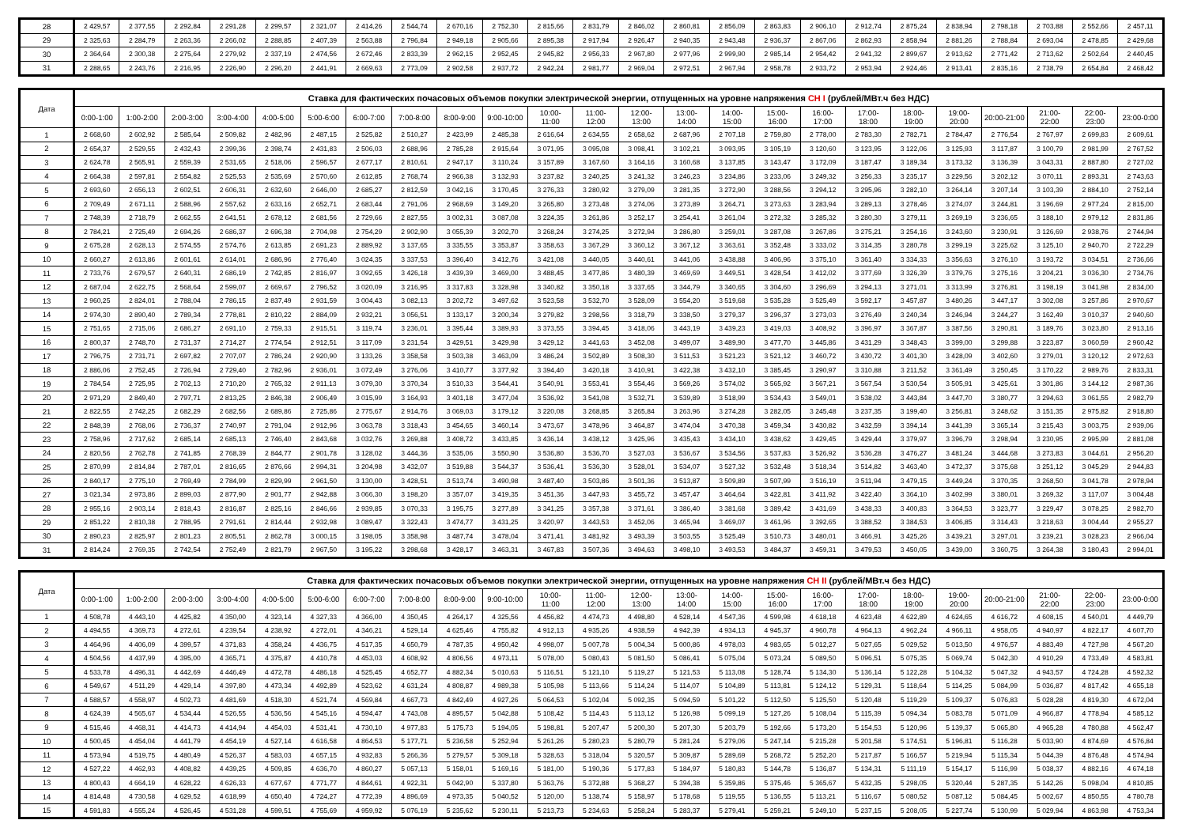| 28 | 2 429,57 | 2 377,55 | 2 292,84 | 2 291,28 | 2 299,57 | 2 321,07 | 2 414,26 | 2 544,74 | 2 670,16 | 2 752,30 | 2 815,66 | 2 831,79 | 2 846,02 | 2 860,81 | 2 856,09 | 2 863,83 | 2 906,10 | 2 912,74 | 2 875,24 | 2 838,94 | 2 798,18 | 2 703,88 | 2 552,66 | 2 457,11 |
| 29 | 2 325,63 | 2 284,79 | 2 263,36 | 2 266,02 | 2 288,85 | 2 407,39 | 2 563,88 | 2 796,84 | 2 949,18 | 2 905,66 | 2 895,38 | 2 917,94 | 2 926,47 | 2 940,35 | 2 943,48 | 2 936,37 | 2 867,06 | 2 862,93 | 2 858,94 | 2 881,26 | 2 788,84 | 2 693,04 | 2 478,85 | 2 429,68 |
| 30 | 2 364,64 | 2 300,38 | 2 275,64 | 2 279,92 | 2 337,19 | 2 474,56 | 2 672,46 | 2 833,39 | 2 962,15 | 2 952,45 | 2 945,82 | 2 956,33 | 2 967,80 | 2 977,96 | 2 999,90 | 2 985,14 | 2 954,42 | 2 941,32 | 2 899,67 | 2 913,62 | 2 771,42 | 2 713,62 | 2 502,64 | 2 440,45 |
| 31 | 2 288,65 | 2 243,76 | 2 216,95 | 2 226,90 | 2 296,20 | 2 441,91 | 2 669,63 | 2 773,09 | 2 902,58 | 2 937,72 | 2 942,24 | 2 981,77 | 2 969,04 | 2 972,51 | 2 967,94 | 2 958,78 | 2 933,72 | 2 953,94 | 2 924,46 | 2 913,41 | 2 835,16 | 2 738,79 | 2 654,84 | 2 468,42 |
| Дата | Ставка для фактических почасовых объемов покупки электрической энергии, отпущенных на уровне напряжения СН I (рублей/МВт.ч без НДС) | | | | | | | | | | | | | | | | | | | | | | | |
| --- | --- | --- | --- | --- | --- | --- | --- | --- | --- | --- | --- | --- | --- | --- | --- | --- | --- | --- | --- | --- | --- | --- | --- | --- |
| | 0:00-1:00 | 1:00-2:00 | 2:00-3:00 | 3:00-4:00 | 4:00-5:00 | 5:00-6:00 | 6:00-7:00 | 7:00-8:00 | 8:00-9:00 | 9:00-10:00 | 10:00- 11:00 | 11:00- 12:00 | 12:00- 13:00 | 13:00- 14:00 | 14:00- 15:00 | 15:00- 16:00 | 16:00- 17:00 | 17:00- 18:00 | 18:00- 19:00 | 19:00- 20:00 | 20:00-21:00 | 21:00- 22:00 | 22:00- 23:00 | 23:00-0:00 |
| 1 | 2 668,60 | 2 602,92 | 2 585,64 | 2 509,82 | 2 482,96 | 2 487,15 | 2 525,82 | 2 510,27 | 2 423,99 | 2 485,38 | 2 616,64 | 2 634,55 | 2 658,62 | 2 687,96 | 2 707,18 | 2 759,80 | 2 778,00 | 2 783,30 | 2 782,71 | 2 784,47 | 2 776,54 | 2 767,97 | 2 699,83 | 2 609,61 |
| 2 | 2 654,37 | 2 529,55 | 2 432,43 | 2 399,36 | 2 398,74 | 2 431,83 | 2 506,03 | 2 688,96 | 2 785,28 | 2 915,64 | 3 071,95 | 3 095,08 | 3 098,41 | 3 102,21 | 3 093,95 | 3 105,19 | 3 120,60 | 3 123,95 | 3 122,06 | 3 125,93 | 3 117,87 | 3 100,79 | 2 981,99 | 2 767,52 |
| 3 | 2 624,78 | 2 565,91 | 2 559,39 | 2 531,65 | 2 518,06 | 2 596,57 | 2 677,17 | 2 810,61 | 2 947,17 | 3 110,24 | 3 157,89 | 3 167,60 | 3 164,16 | 3 160,68 | 3 137,85 | 3 143,47 | 3 172,09 | 3 187,47 | 3 189,34 | 3 173,32 | 3 136,39 | 3 043,31 | 2 887,80 | 2 727,02 |
| 4 | 2 664,38 | 2 597,81 | 2 554,82 | 2 525,53 | 2 535,69 | 2 570,60 | 2 612,85 | 2 768,74 | 2 966,38 | 3 132,93 | 3 237,82 | 3 240,25 | 3 241,32 | 3 246,23 | 3 234,86 | 3 233,06 | 3 249,32 | 3 256,33 | 3 235,17 | 3 229,56 | 3 202,12 | 3 070,11 | 2 893,31 | 2 743,63 |
| 5 | 2 693,60 | 2 656,13 | 2 602,51 | 2 606,31 | 2 632,60 | 2 646,00 | 2 685,27 | 2 812,59 | 3 042,16 | 3 170,45 | 3 276,33 | 3 280,92 | 3 279,09 | 3 281,35 | 3 272,90 | 3 288,56 | 3 294,12 | 3 295,96 | 3 282,10 | 3 264,14 | 3 207,14 | 3 103,39 | 2 884,10 | 2 752,14 |
| 6 | 2 709,49 | 2 671,11 | 2 588,96 | 2 557,62 | 2 633,16 | 2 652,71 | 2 683,44 | 2 791,06 | 2 968,69 | 3 149,20 | 3 265,80 | 3 273,48 | 3 274,06 | 3 273,89 | 3 264,71 | 3 273,63 | 3 283,94 | 3 289,13 | 3 278,46 | 3 274,07 | 3 244,81 | 3 196,69 | 2 977,24 | 2 815,00 |
| 7 | 2 748,39 | 2 718,79 | 2 662,55 | 2 641,51 | 2 678,12 | 2 681,56 | 2 729,66 | 2 827,55 | 3 002,31 | 3 087,08 | 3 224,35 | 3 261,86 | 3 252,17 | 3 254,41 | 3 261,04 | 3 272,32 | 3 285,32 | 3 280,30 | 3 279,11 | 3 269,19 | 3 236,65 | 3 188,10 | 2 979,12 | 2 831,86 |
| 8 | 2 784,21 | 2 725,49 | 2 694,26 | 2 686,37 | 2 696,38 | 2 704,98 | 2 754,29 | 2 902,90 | 3 055,39 | 3 202,70 | 3 268,24 | 3 274,25 | 3 272,94 | 3 286,80 | 3 259,01 | 3 287,08 | 3 267,86 | 3 275,21 | 3 254,16 | 3 243,60 | 3 230,91 | 3 126,69 | 2 938,76 | 2 744,94 |
| 9 | 2 675,28 | 2 628,13 | 2 574,55 | 2 574,76 | 2 613,85 | 2 691,23 | 2 889,92 | 3 137,65 | 3 335,55 | 3 353,87 | 3 358,63 | 3 367,29 | 3 360,12 | 3 367,12 | 3 363,61 | 3 352,48 | 3 333,02 | 3 314,35 | 3 280,78 | 3 299,19 | 3 225,62 | 3 125,10 | 2 940,70 | 2 722,29 |
| 10 | 2 660,27 | 2 613,86 | 2 601,61 | 2 614,01 | 2 686,96 | 2 776,40 | 3 024,35 | 3 337,53 | 3 396,40 | 3 412,76 | 3 421,08 | 3 440,05 | 3 440,61 | 3 441,06 | 3 438,88 | 3 406,96 | 3 375,10 | 3 361,40 | 3 334,33 | 3 356,63 | 3 276,10 | 3 193,72 | 3 034,51 | 2 736,66 |
| 11 | 2 733,76 | 2 679,57 | 2 640,31 | 2 686,19 | 2 742,85 | 2 816,97 | 3 092,65 | 3 426,18 | 3 439,39 | 3 469,00 | 3 488,45 | 3 477,86 | 3 480,39 | 3 469,69 | 3 449,51 | 3 428,54 | 3 412,02 | 3 377,69 | 3 326,39 | 3 379,76 | 3 275,16 | 3 204,21 | 3 036,30 | 2 734,76 |
| 12 | 2 687,04 | 2 622,75 | 2 568,64 | 2 599,07 | 2 669,67 | 2 796,52 | 3 020,09 | 3 216,95 | 3 317,83 | 3 328,98 | 3 340,82 | 3 350,18 | 3 337,65 | 3 344,79 | 3 340,65 | 3 304,60 | 3 296,69 | 3 294,13 | 3 271,01 | 3 313,99 | 3 276,81 | 3 198,19 | 3 041,98 | 2 834,00 |
| 13 | 2 960,25 | 2 824,01 | 2 788,04 | 2 786,15 | 2 837,49 | 2 931,59 | 3 004,43 | 3 082,13 | 3 202,72 | 3 497,62 | 3 523,58 | 3 532,70 | 3 528,09 | 3 554,20 | 3 519,68 | 3 535,28 | 3 525,49 | 3 592,17 | 3 457,87 | 3 480,26 | 3 447,17 | 3 302,08 | 3 257,86 | 2 970,67 |
| 14 | 2 974,30 | 2 890,40 | 2 789,34 | 2 778,81 | 2 810,22 | 2 884,09 | 2 932,21 | 3 056,51 | 3 133,17 | 3 200,34 | 3 279,82 | 3 298,56 | 3 318,79 | 3 338,50 | 3 279,37 | 3 296,37 | 3 273,03 | 3 276,49 | 3 240,34 | 3 246,94 | 3 244,27 | 3 162,49 | 3 010,37 | 2 940,60 |
| 15 | 2 751,65 | 2 715,06 | 2 686,27 | 2 691,10 | 2 759,33 | 2 915,51 | 3 119,74 | 3 236,01 | 3 395,44 | 3 389,93 | 3 373,55 | 3 394,45 | 3 418,06 | 3 443,19 | 3 439,23 | 3 419,03 | 3 408,92 | 3 396,97 | 3 367,87 | 3 387,56 | 3 290,81 | 3 189,76 | 3 023,80 | 2 913,16 |
| 16 | 2 800,37 | 2 748,70 | 2 731,37 | 2 714,27 | 2 774,54 | 2 912,51 | 3 117,09 | 3 231,54 | 3 429,51 | 3 429,98 | 3 429,12 | 3 441,63 | 3 452,08 | 3 499,07 | 3 489,90 | 3 477,70 | 3 445,86 | 3 431,29 | 3 348,43 | 3 399,00 | 3 299,88 | 3 223,87 | 3 060,59 | 2 960,42 |
| 17 | 2 796,75 | 2 731,71 | 2 697,82 | 2 707,07 | 2 786,24 | 2 920,90 | 3 133,26 | 3 358,58 | 3 503,38 | 3 463,09 | 3 486,24 | 3 502,89 | 3 508,30 | 3 511,53 | 3 521,23 | 3 521,12 | 3 460,72 | 3 430,72 | 3 401,30 | 3 428,09 | 3 402,60 | 3 279,01 | 3 120,12 | 2 972,63 |
| 18 | 2 886,06 | 2 752,45 | 2 726,94 | 2 729,40 | 2 782,96 | 2 936,01 | 3 072,49 | 3 276,06 | 3 410,77 | 3 377,92 | 3 394,40 | 3 420,18 | 3 410,91 | 3 422,38 | 3 432,10 | 3 385,45 | 3 290,97 | 3 310,88 | 3 211,52 | 3 361,49 | 3 250,45 | 3 170,22 | 2 989,76 | 2 833,31 |
| 19 | 2 784,54 | 2 725,95 | 2 702,13 | 2 710,20 | 2 765,32 | 2 911,13 | 3 079,30 | 3 370,34 | 3 510,33 | 3 544,41 | 3 540,91 | 3 553,41 | 3 554,46 | 3 569,26 | 3 574,02 | 3 565,92 | 3 567,21 | 3 567,54 | 3 530,54 | 3 505,91 | 3 425,61 | 3 301,86 | 3 144,12 | 2 987,36 |
| 20 | 2 971,29 | 2 849,40 | 2 797,71 | 2 813,25 | 2 846,38 | 2 906,49 | 3 015,99 | 3 164,93 | 3 401,18 | 3 477,04 | 3 536,92 | 3 541,08 | 3 532,71 | 3 539,89 | 3 518,99 | 3 534,43 | 3 549,01 | 3 538,02 | 3 443,84 | 3 447,70 | 3 380,77 | 3 294,63 | 3 061,55 | 2 982,79 |
| 21 | 2 822,55 | 2 742,25 | 2 682,29 | 2 682,56 | 2 689,86 | 2 725,86 | 2 775,67 | 2 914,76 | 3 069,03 | 3 179,12 | 3 220,08 | 3 268,85 | 3 265,84 | 3 263,96 | 3 274,28 | 3 282,05 | 3 245,48 | 3 237,35 | 3 199,40 | 3 256,81 | 3 248,62 | 3 151,35 | 2 975,82 | 2 918,80 |
| 22 | 2 848,39 | 2 768,06 | 2 736,37 | 2 740,97 | 2 791,04 | 2 912,96 | 3 063,78 | 3 318,43 | 3 454,65 | 3 460,14 | 3 473,67 | 3 478,96 | 3 464,87 | 3 474,04 | 3 470,38 | 3 459,34 | 3 430,82 | 3 432,59 | 3 394,14 | 3 441,39 | 3 365,14 | 3 215,43 | 3 003,75 | 2 939,06 |
| 23 | 2 758,96 | 2 717,62 | 2 685,14 | 2 685,13 | 2 746,40 | 2 843,68 | 3 032,76 | 3 269,88 | 3 408,72 | 3 433,85 | 3 436,14 | 3 438,12 | 3 425,96 | 3 435,43 | 3 434,10 | 3 438,62 | 3 429,45 | 3 429,44 | 3 379,97 | 3 396,79 | 3 298,94 | 3 230,95 | 2 995,99 | 2 881,08 |
| 24 | 2 820,56 | 2 762,78 | 2 741,85 | 2 768,39 | 2 844,77 | 2 901,78 | 3 128,02 | 3 444,36 | 3 535,06 | 3 550,90 | 3 536,80 | 3 536,70 | 3 527,03 | 3 536,67 | 3 534,56 | 3 537,83 | 3 526,92 | 3 536,28 | 3 476,27 | 3 481,24 | 3 444,68 | 3 273,83 | 3 044,61 | 2 956,20 |
| 25 | 2 870,99 | 2 814,84 | 2 787,01 | 2 816,65 | 2 876,66 | 2 994,31 | 3 204,98 | 3 432,07 | 3 519,88 | 3 544,37 | 3 536,41 | 3 536,30 | 3 528,01 | 3 534,07 | 3 527,32 | 3 532,48 | 3 518,34 | 3 514,82 | 3 463,40 | 3 472,37 | 3 375,68 | 3 251,12 | 3 045,29 | 2 944,83 |
| 26 | 2 840,17 | 2 775,10 | 2 769,49 | 2 784,99 | 2 829,99 | 2 961,50 | 3 130,00 | 3 428,51 | 3 513,74 | 3 490,98 | 3 487,40 | 3 503,86 | 3 501,36 | 3 513,87 | 3 509,89 | 3 507,99 | 3 516,19 | 3 511,94 | 3 479,15 | 3 449,24 | 3 370,35 | 3 268,50 | 3 041,78 | 2 978,94 |
| 27 | 3 021,34 | 2 973,86 | 2 899,03 | 2 877,90 | 2 901,77 | 2 942,88 | 3 066,30 | 3 198,20 | 3 357,07 | 3 419,35 | 3 451,36 | 3 447,93 | 3 455,72 | 3 457,47 | 3 464,64 | 3 422,81 | 3 411,92 | 3 422,40 | 3 364,10 | 3 402,99 | 3 380,01 | 3 269,32 | 3 117,07 | 3 004,48 |
| 28 | 2 955,16 | 2 903,14 | 2 818,43 | 2 816,87 | 2 825,16 | 2 846,66 | 2 939,85 | 3 070,33 | 3 195,75 | 3 277,89 | 3 341,25 | 3 357,38 | 3 371,61 | 3 386,40 | 3 381,68 | 3 389,42 | 3 431,69 | 3 438,33 | 3 400,83 | 3 364,53 | 3 323,77 | 3 229,47 | 3 078,25 | 2 982,70 |
| 29 | 2 851,22 | 2 810,38 | 2 788,95 | 2 791,61 | 2 814,44 | 2 932,98 | 3 089,47 | 3 322,43 | 3 474,77 | 3 431,25 | 3 420,97 | 3 443,53 | 3 452,06 | 3 465,94 | 3 469,07 | 3 461,96 | 3 392,65 | 3 388,52 | 3 384,53 | 3 406,85 | 3 314,43 | 3 218,63 | 3 004,44 | 2 955,27 |
| 30 | 2 890,23 | 2 825,97 | 2 801,23 | 2 805,51 | 2 862,78 | 3 000,15 | 3 198,05 | 3 358,98 | 3 487,74 | 3 478,04 | 3 471,41 | 3 481,92 | 3 493,39 | 3 503,55 | 3 525,49 | 3 510,73 | 3 480,01 | 3 466,91 | 3 425,26 | 3 439,21 | 3 297,01 | 3 239,21 | 3 028,23 | 2 966,04 |
| 31 | 2 814,24 | 2 769,35 | 2 742,54 | 2 752,49 | 2 821,79 | 2 967,50 | 3 195,22 | 3 298,68 | 3 428,17 | 3 463,31 | 3 467,83 | 3 507,36 | 3 494,63 | 3 498,10 | 3 493,53 | 3 484,37 | 3 459,31 | 3 479,53 | 3 450,05 | 3 439,00 | 3 360,75 | 3 264,38 | 3 180,43 | 2 994,01 |
| Дата | Ставка для фактических почасовых объемов покупки электрической энергии, отпущенных на уровне напряжения СН II (рублей/МВт.ч без НДС) | | | | | | | | | | | | | | | | | | | | | | | |
| --- | --- | --- | --- | --- | --- | --- | --- | --- | --- | --- | --- | --- | --- | --- | --- | --- | --- | --- | --- | --- | --- | --- | --- | --- |
| | 0:00-1:00 | 1:00-2:00 | 2:00-3:00 | 3:00-4:00 | 4:00-5:00 | 5:00-6:00 | 6:00-7:00 | 7:00-8:00 | 8:00-9:00 | 9:00-10:00 | 10:00- 11:00 | 11:00- 12:00 | 12:00- 13:00 | 13:00- 14:00 | 14:00- 15:00 | 15:00- 16:00 | 16:00- 17:00 | 17:00- 18:00 | 18:00- 19:00 | 19:00- 20:00 | 20:00-21:00 | 21:00- 22:00 | 22:00- 23:00 | 23:00-0:00 |
| 1 | 4 508,78 | 4 443,10 | 4 425,82 | 4 350,00 | 4 323,14 | 4 327,33 | 4 366,00 | 4 350,45 | 4 264,17 | 4 325,56 | 4 456,82 | 4 474,73 | 4 498,80 | 4 528,14 | 4 547,36 | 4 599,98 | 4 618,18 | 4 623,48 | 4 622,89 | 4 624,65 | 4 616,72 | 4 608,15 | 4 540,01 | 4 449,79 |
| 2 | 4 494,55 | 4 369,73 | 4 272,61 | 4 239,54 | 4 238,92 | 4 272,01 | 4 346,21 | 4 529,14 | 4 625,46 | 4 755,82 | 4 912,13 | 4 935,26 | 4 938,59 | 4 942,39 | 4 934,13 | 4 945,37 | 4 960,78 | 4 964,13 | 4 962,24 | 4 966,11 | 4 958,05 | 4 940,97 | 4 822,17 | 4 607,70 |
| 3 | 4 464,96 | 4 406,09 | 4 399,57 | 4 371,83 | 4 358,24 | 4 436,75 | 4 517,35 | 4 650,79 | 4 787,35 | 4 950,42 | 4 998,07 | 5 007,78 | 5 004,34 | 5 000,86 | 4 978,03 | 4 983,65 | 5 012,27 | 5 027,65 | 5 029,52 | 5 013,50 | 4 976,57 | 4 883,49 | 4 727,98 | 4 567,20 |
| 4 | 4 504,56 | 4 437,99 | 4 395,00 | 4 365,71 | 4 375,87 | 4 410,78 | 4 453,03 | 4 608,92 | 4 806,56 | 4 973,11 | 5 078,00 | 5 080,43 | 5 081,50 | 5 086,41 | 5 075,04 | 5 073,24 | 5 089,50 | 5 096,51 | 5 075,35 | 5 069,74 | 5 042,30 | 4 910,29 | 4 733,49 | 4 583,81 |
| 5 | 4 533,78 | 4 496,31 | 4 442,69 | 4 446,49 | 4 472,78 | 4 486,18 | 4 525,45 | 4 652,77 | 4 882,34 | 5 010,63 | 5 116,51 | 5 121,10 | 5 119,27 | 5 121,53 | 5 113,08 | 5 128,74 | 5 134,30 | 5 136,14 | 5 122,28 | 5 104,32 | 5 047,32 | 4 943,57 | 4 724,28 | 4 592,32 |
| 6 | 4 549,67 | 4 511,29 | 4 429,14 | 4 397,80 | 4 473,34 | 4 492,89 | 4 523,62 | 4 631,24 | 4 808,87 | 4 989,38 | 5 105,98 | 5 113,66 | 5 114,24 | 5 114,07 | 5 104,89 | 5 113,81 | 5 124,12 | 5 129,31 | 5 118,64 | 5 114,25 | 5 084,99 | 5 036,87 | 4 817,42 | 4 655,18 |
| 7 | 4 588,57 | 4 558,97 | 4 502,73 | 4 481,69 | 4 518,30 | 4 521,74 | 4 569,84 | 4 667,73 | 4 842,49 | 4 927,26 | 5 064,53 | 5 102,04 | 5 092,35 | 5 094,59 | 5 101,22 | 5 112,50 | 5 125,50 | 5 120,48 | 5 119,29 | 5 109,37 | 5 076,83 | 5 028,28 | 4 819,30 | 4 672,04 |
| 8 | 4 624,39 | 4 565,67 | 4 534,44 | 4 526,55 | 4 536,56 | 4 545,16 | 4 594,47 | 4 743,08 | 4 895,57 | 5 042,88 | 5 108,42 | 5 114,43 | 5 113,12 | 5 126,98 | 5 099,19 | 5 127,26 | 5 108,04 | 5 115,39 | 5 094,34 | 5 083,78 | 5 071,09 | 4 966,87 | 4 778,94 | 4 585,12 |
| 9 | 4 515,46 | 4 468,31 | 4 414,73 | 4 414,94 | 4 454,03 | 4 531,41 | 4 730,10 | 4 977,83 | 5 175,73 | 5 194,05 | 5 198,81 | 5 207,47 | 5 200,30 | 5 207,30 | 5 203,79 | 5 192,66 | 5 173,20 | 5 154,53 | 5 120,96 | 5 139,37 | 5 065,80 | 4 965,28 | 4 780,88 | 4 562,47 |
| 10 | 4 500,45 | 4 454,04 | 4 441,79 | 4 454,19 | 4 527,14 | 4 616,58 | 4 864,53 | 5 177,71 | 5 236,58 | 5 252,94 | 5 261,26 | 5 280,23 | 5 280,79 | 5 281,24 | 5 279,06 | 5 247,14 | 5 215,28 | 5 201,58 | 5 174,51 | 5 196,81 | 5 116,28 | 5 033,90 | 4 874,69 | 4 576,84 |
| 11 | 4 573,94 | 4 519,75 | 4 480,49 | 4 526,37 | 4 583,03 | 4 657,15 | 4 932,83 | 5 266,36 | 5 279,57 | 5 309,18 | 5 328,63 | 5 318,04 | 5 320,57 | 5 309,87 | 5 289,69 | 5 268,72 | 5 252,20 | 5 217,87 | 5 166,57 | 5 219,94 | 5 115,34 | 5 044,39 | 4 876,48 | 4 574,94 |
| 12 | 4 527,22 | 4 462,93 | 4 408,82 | 4 439,25 | 4 509,85 | 4 636,70 | 4 860,27 | 5 057,13 | 5 158,01 | 5 169,16 | 5 181,00 | 5 190,36 | 5 177,83 | 5 184,97 | 5 180,83 | 5 144,78 | 5 136,87 | 5 134,31 | 5 111,19 | 5 154,17 | 5 116,99 | 5 038,37 | 4 882,16 | 4 674,18 |
| 13 | 4 800,43 | 4 664,19 | 4 628,22 | 4 626,33 | 4 677,67 | 4 771,77 | 4 844,61 | 4 922,31 | 5 042,90 | 5 337,80 | 5 363,76 | 5 372,88 | 5 368,27 | 5 394,38 | 5 359,86 | 5 375,46 | 5 365,67 | 5 432,35 | 5 298,05 | 5 320,44 | 5 287,35 | 5 142,26 | 5 098,04 | 4 810,85 |
| 14 | 4 814,48 | 4 730,58 | 4 629,52 | 4 618,99 | 4 650,40 | 4 724,27 | 4 772,39 | 4 896,69 | 4 973,35 | 5 040,52 | 5 120,00 | 5 138,74 | 5 158,97 | 5 178,68 | 5 119,55 | 5 136,55 | 5 113,21 | 5 116,67 | 5 080,52 | 5 087,12 | 5 084,45 | 5 002,67 | 4 850,55 | 4 780,78 |
| 15 | 4 591,83 | 4 555,24 | 4 526,45 | 4 531,28 | 4 599,51 | 4 755,69 | 4 959,92 | 5 076,19 | 5 235,62 | 5 230,11 | 5 213,73 | 5 234,63 | 5 258,24 | 5 283,37 | 5 279,41 | 5 259,21 | 5 249,10 | 5 237,15 | 5 208,05 | 5 227,74 | 5 130,99 | 5 029,94 | 4 863,98 | 4 753,34 |